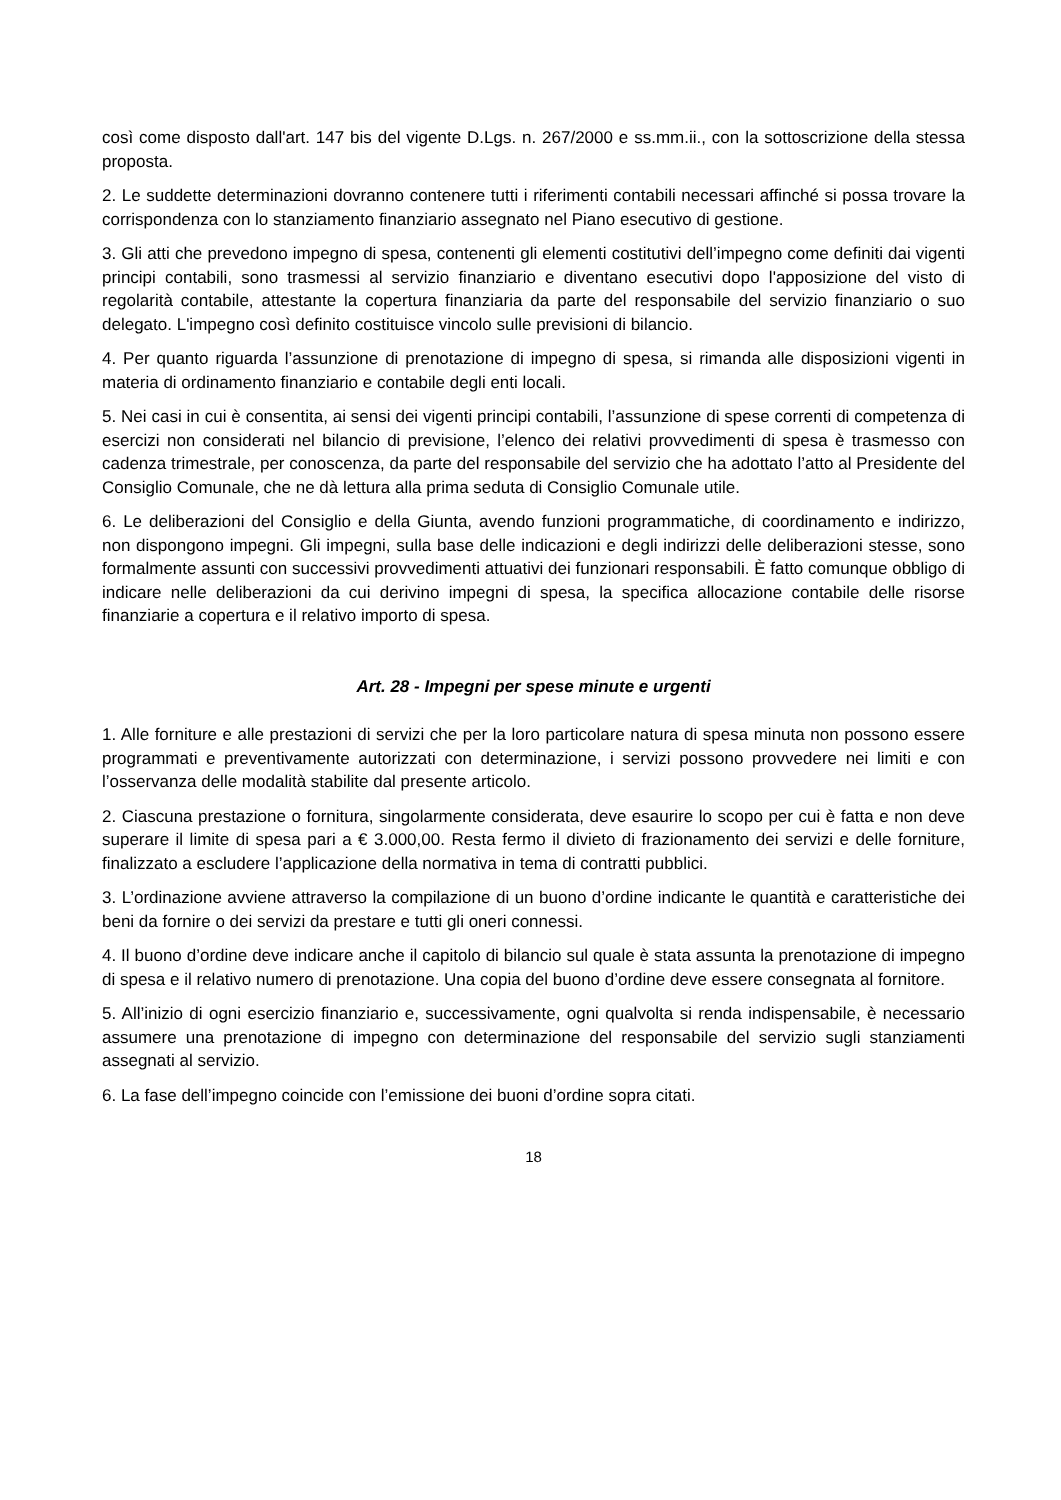così come disposto dall'art. 147 bis del vigente D.Lgs. n. 267/2000 e ss.mm.ii., con la sottoscrizione della stessa proposta.
2. Le suddette determinazioni dovranno contenere tutti i riferimenti contabili necessari affinché si possa trovare la corrispondenza con lo stanziamento finanziario assegnato nel Piano esecutivo di gestione.
3. Gli atti che prevedono impegno di spesa, contenenti gli elementi costitutivi dell’impegno come definiti dai vigenti principi contabili, sono trasmessi al servizio finanziario e diventano esecutivi dopo l'apposizione del visto di regolarità contabile, attestante la copertura finanziaria da parte del responsabile del servizio finanziario o suo delegato. L'impegno così definito costituisce vincolo sulle previsioni di bilancio.
4. Per quanto riguarda l’assunzione di prenotazione di impegno di spesa, si rimanda alle disposizioni vigenti in materia di ordinamento finanziario e contabile degli enti locali.
5. Nei casi in cui è consentita, ai sensi dei vigenti principi contabili, l’assunzione di spese correnti di competenza di esercizi non considerati nel bilancio di previsione, l’elenco dei relativi provvedimenti di spesa è trasmesso con cadenza trimestrale, per conoscenza, da parte del responsabile del servizio che ha adottato l’atto al Presidente del Consiglio Comunale, che ne dà lettura alla prima seduta di Consiglio Comunale utile.
6. Le deliberazioni del Consiglio e della Giunta, avendo funzioni programmatiche, di coordinamento e indirizzo, non dispongono impegni. Gli impegni, sulla base delle indicazioni e degli indirizzi delle deliberazioni stesse, sono formalmente assunti con successivi provvedimenti attuativi dei funzionari responsabili. È fatto comunque obbligo di indicare nelle deliberazioni da cui derivino impegni di spesa, la specifica allocazione contabile delle risorse finanziarie a copertura e il relativo importo di spesa.
Art. 28 - Impegni per spese minute e urgenti
1. Alle forniture e alle prestazioni di servizi che per la loro particolare natura di spesa minuta non possono essere programmati e preventivamente autorizzati con determinazione, i servizi possono provvedere nei limiti e con l’osservanza delle modalità stabilite dal presente articolo.
2. Ciascuna prestazione o fornitura, singolarmente considerata, deve esaurire lo scopo per cui è fatta e non deve superare il limite di spesa pari a € 3.000,00. Resta fermo il divieto di frazionamento dei servizi e delle forniture, finalizzato a escludere l’applicazione della normativa in tema di contratti pubblici.
3. L’ordinazione avviene attraverso la compilazione di un buono d’ordine indicante le quantità e caratteristiche dei beni da fornire o dei servizi da prestare e tutti gli oneri connessi.
4. Il buono d’ordine deve indicare anche il capitolo di bilancio sul quale è stata assunta la prenotazione di impegno di spesa e il relativo numero di prenotazione. Una copia del buono d’ordine deve essere consegnata al fornitore.
5. All’inizio di ogni esercizio finanziario e, successivamente, ogni qualvolta si renda indispensabile, è necessario assumere una prenotazione di impegno con determinazione del responsabile del servizio sugli stanziamenti assegnati al servizio.
6. La fase dell’impegno coincide con l’emissione dei buoni d’ordine sopra citati.
18